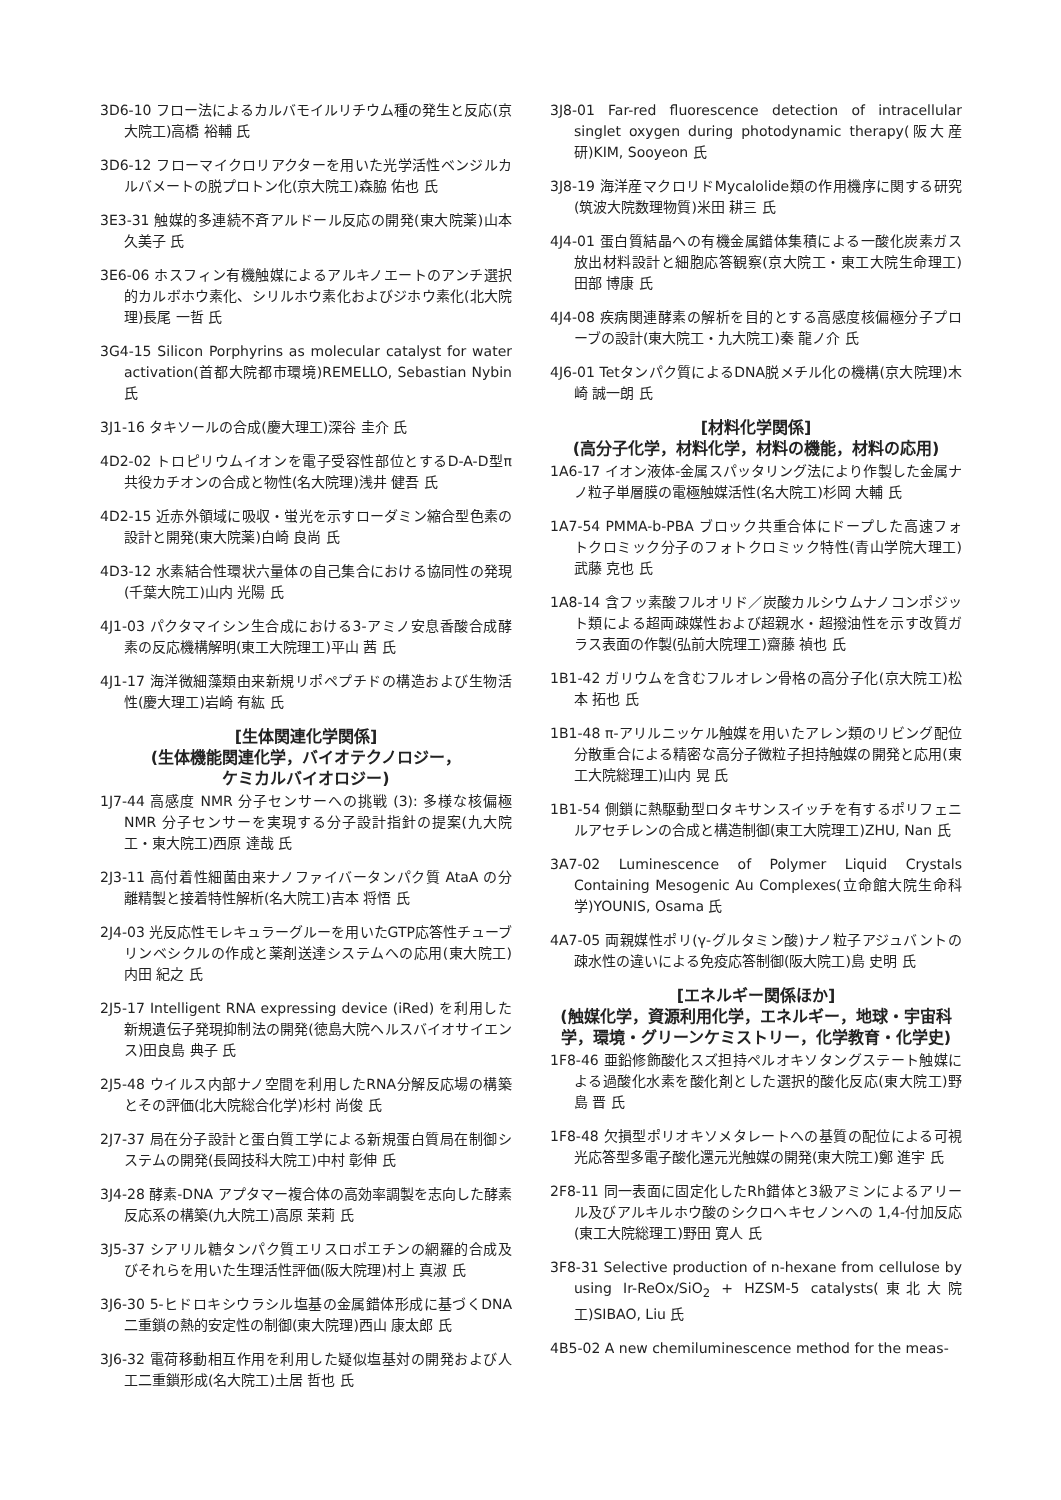3D6-10 フロー法によるカルバモイルリチウム種の発生と反応(京大院工)高橋 裕輔 氏
3D6-12 フローマイクロリアクターを用いた光学活性ベンジルカルバメートの脱プロトン化(京大院工)森脇 佑也 氏
3E3-31 触媒的多連続不斉アルドール反応の開発(東大院薬)山本 久美子 氏
3E6-06 ホスフィン有機触媒によるアルキノエートのアンチ選択的カルボホウ素化、シリルホウ素化およびジホウ素化(北大院理)長尾 一哲 氏
3G4-15 Silicon Porphyrins as molecular catalyst for water activation(首都大院都市環境)REMELLO, Sebastian Nybin 氏
3J1-16 タキソールの合成(慶大理工)深谷 圭介 氏
4D2-02 トロピリウムイオンを電子受容性部位とするD-A-D型π共役カチオンの合成と物性(名大院理)浅井 健吾 氏
4D2-15 近赤外領域に吸収・蛍光を示すローダミン縮合型色素の設計と開発(東大院薬)白崎 良尚 氏
4D3-12 水素結合性環状六量体の自己集合における協同性の発現(千葉大院工)山内 光陽 氏
4J1-03 パクタマイシン生合成における3-アミノ安息香酸合成酵素の反応機構解明(東工大院理工)平山 茜 氏
4J1-17 海洋微細藻類由来新規リポペプチドの構造および生物活性(慶大理工)岩崎 有紘 氏
[生体関連化学関係]
(生体機能関連化学，バイオテクノロジー，
ケミカルバイオロジー)
1J7-44 高感度 NMR 分子センサーへの挑戦 (3): 多様な核偏極 NMR 分子センサーを実現する分子設計指針の提案(九大院工・東大院工)西原 達哉 氏
2J3-11 高付着性細菌由来ナノファイバータンパク質 AtaA の分離精製と接着特性解析(名大院工)吉本 将悟 氏
2J4-03 光反応性モレキュラーグルーを用いたGTP応答性チューブリンベシクルの作成と薬剤送達システムへの応用(東大院工)内田 紀之 氏
2J5-17 Intelligent RNA expressing device (iRed) を利用した新規遺伝子発現抑制法の開発(徳島大院ヘルスバイオサイエンス)田良島 典子 氏
2J5-48 ウイルス内部ナノ空間を利用したRNA分解反応場の構築とその評価(北大院総合化学)杉村 尚俊 氏
2J7-37 局在分子設計と蛋白質工学による新規蛋白質局在制御システムの開発(長岡技科大院工)中村 彰伸 氏
3J4-28 酵素-DNA アプタマー複合体の高効率調製を志向した酵素反応系の構築(九大院工)高原 茉莉 氏
3J5-37 シアリル糖タンパク質エリスロポエチンの網羅的合成及びそれらを用いた生理活性評価(阪大院理)村上 真淑 氏
3J6-30 5-ヒドロキシウラシル塩基の金属錯体形成に基づくDNA 二重鎖の熱的安定性の制御(東大院理)西山 康太郎 氏
3J6-32 電荷移動相互作用を利用した疑似塩基対の開発および人工二重鎖形成(名大院工)土居 哲也 氏
3J8-01 Far-red fluorescence detection of intracellular singlet oxygen during photodynamic therapy(阪大産研)KIM, Sooyeon 氏
3J8-19 海洋産マクロリドMycalolide類の作用機序に関する研究(筑波大院数理物質)米田 耕三 氏
4J4-01 蛋白質結晶への有機金属錯体集積による一酸化炭素ガス放出材料設計と細胞応答観察(京大院工・東工大院生命理工)田部 博康 氏
4J4-08 疾病関連酵素の解析を目的とする高感度核偏極分子プローブの設計(東大院工・九大院工)秦 龍ノ介 氏
4J6-01 Tetタンパク質によるDNA脱メチル化の機構(京大院理)木崎 誠一朗 氏
[材料化学関係]
(高分子化学，材料化学，材料の機能，材料の応用)
1A6-17 イオン液体-金属スパッタリング法により作製した金属ナノ粒子単層膜の電極触媒活性(名大院工)杉岡 大輔 氏
1A7-54 PMMA-b-PBA ブロック共重合体にドープした高速フォトクロミック分子のフォトクロミック特性(青山学院大理工)武藤 克也 氏
1A8-14 含フッ素酸フルオリド／炭酸カルシウムナノコンポジット類による超両疎媒性および超親水・超撥油性を示す改質ガラス表面の作製(弘前大院理工)齋藤 禎也 氏
1B1-42 ガリウムを含むフルオレン骨格の高分子化(京大院工)松本 拓也 氏
1B1-48 π-アリルニッケル触媒を用いたアレン類のリビング配位分散重合による精密な高分子微粒子担持触媒の開発と応用(東工大院総理工)山内 晃 氏
1B1-54 側鎖に熱駆動型ロタキサンスイッチを有するポリフェニルアセチレンの合成と構造制御(東工大院理工)ZHU, Nan 氏
3A7-02 Luminescence of Polymer Liquid Crystals Containing Mesogenic Au Complexes(立命館大院生命科学)YOUNIS, Osama 氏
4A7-05 両親媒性ポリ(γ-グルタミン酸)ナノ粒子アジュバントの疎水性の違いによる免疫応答制御(阪大院工)島 史明 氏
[エネルギー関係ほか]
(触媒化学，資源利用化学，エネルギー，地球・宇宙科学，環境・グリーンケミストリー，化学教育・化学史)
1F8-46 亜鉛修飾酸化スズ担持ペルオキソタングステート触媒による過酸化水素を酸化剤とした選択的酸化反応(東大院工)野島 晋 氏
1F8-48 欠損型ポリオキソメタレートへの基質の配位による可視光応答型多電子酸化還元光触媒の開発(東大院工)鄭 進宇 氏
2F8-11 同一表面に固定化したRh錯体と3級アミンによるアリール及びアルキルホウ酸のシクロヘキセノンへの 1,4-付加反応(東工大院総理工)野田 寛人 氏
3F8-31 Selective production of n-hexane from cellulose by using Ir-ReOx/SiO<sub>2</sub> + HZSM-5 catalysts(東北大院工)SIBAO, Liu 氏
4B5-02 A new chemiluminescence method for the meas-